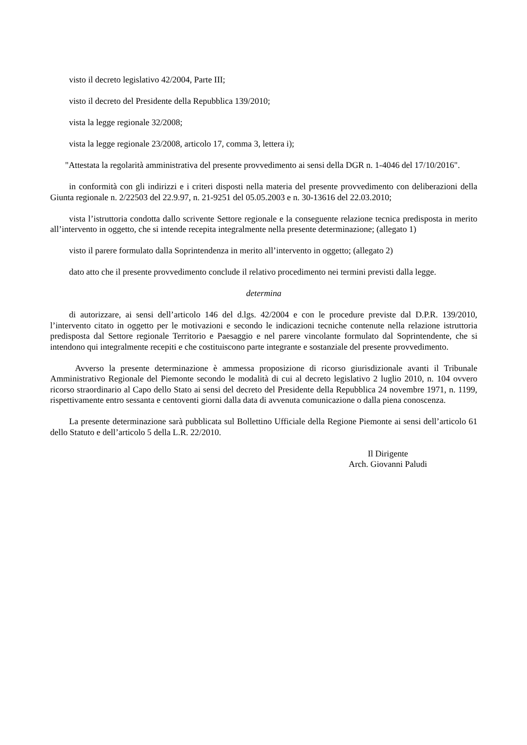visto il decreto legislativo 42/2004, Parte III;
visto il decreto del Presidente della Repubblica 139/2010;
vista la legge regionale 32/2008;
vista la legge regionale 23/2008, articolo 17, comma 3, lettera i);
"Attestata la regolarità amministrativa del presente provvedimento ai sensi della DGR n. 1-4046 del 17/10/2016".
in conformità con gli indirizzi e i criteri disposti nella materia del presente provvedimento con deliberazioni della Giunta regionale n. 2/22503 del 22.9.97, n. 21-9251 del 05.05.2003 e n. 30-13616 del 22.03.2010;
vista l’istruttoria condotta dallo scrivente Settore regionale e la conseguente relazione tecnica predisposta in merito all’intervento in oggetto, che si intende recepita integralmente nella presente determinazione; (allegato 1)
visto il parere formulato dalla Soprintendenza in merito all’intervento in oggetto; (allegato 2)
dato atto che il presente provvedimento conclude il relativo procedimento nei termini previsti dalla legge.
determina
di autorizzare, ai sensi dell’articolo 146 del d.lgs. 42/2004 e con le procedure previste dal D.P.R. 139/2010, l’intervento citato in oggetto per le motivazioni e secondo le indicazioni tecniche contenute nella relazione istruttoria predisposta dal Settore regionale Territorio e Paesaggio e nel parere vincolante formulato dal Soprintendente, che si intendono qui integralmente recepiti e che costituiscono parte integrante e sostanziale del presente provvedimento.
Avverso la presente determinazione è ammessa proposizione di ricorso giurisdizionale avanti il Tribunale Amministrativo Regionale del Piemonte secondo le modalità di cui al decreto legislativo 2 luglio 2010, n. 104 ovvero ricorso straordinario al Capo dello Stato ai sensi del decreto del Presidente della Repubblica 24 novembre 1971, n. 1199, rispettivamente entro sessanta e centoventi giorni dalla data di avvenuta comunicazione o dalla piena conoscenza.
La presente determinazione sarà pubblicata sul Bollettino Ufficiale della Regione Piemonte ai sensi dell’articolo 61 dello Statuto e dell’articolo 5 della L.R. 22/2010.
Il Dirigente
Arch. Giovanni Paludi